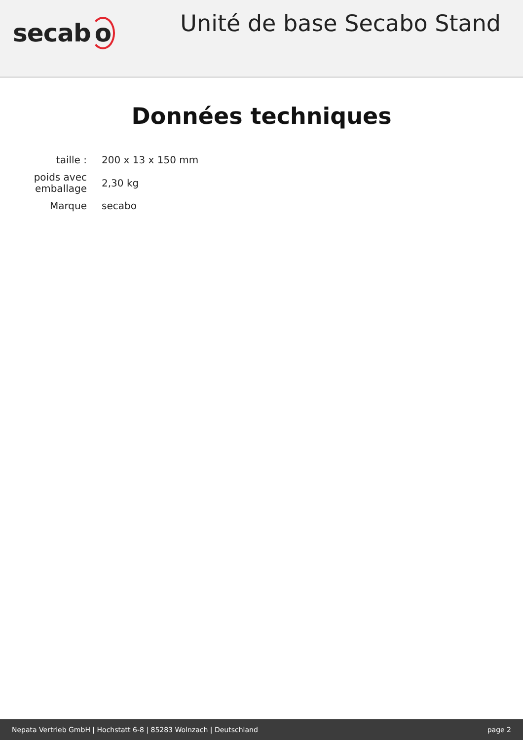secab o
Unité de base Secabo Stand
Données techniques
| taille : | 200 x 13 x 150 mm |
| poids avec emballage | 2,30 kg |
| Marque | secabo |
Nepata Vertrieb GmbH | Hochstatt 6-8 | 85283 Wolnzach | Deutschland page 2